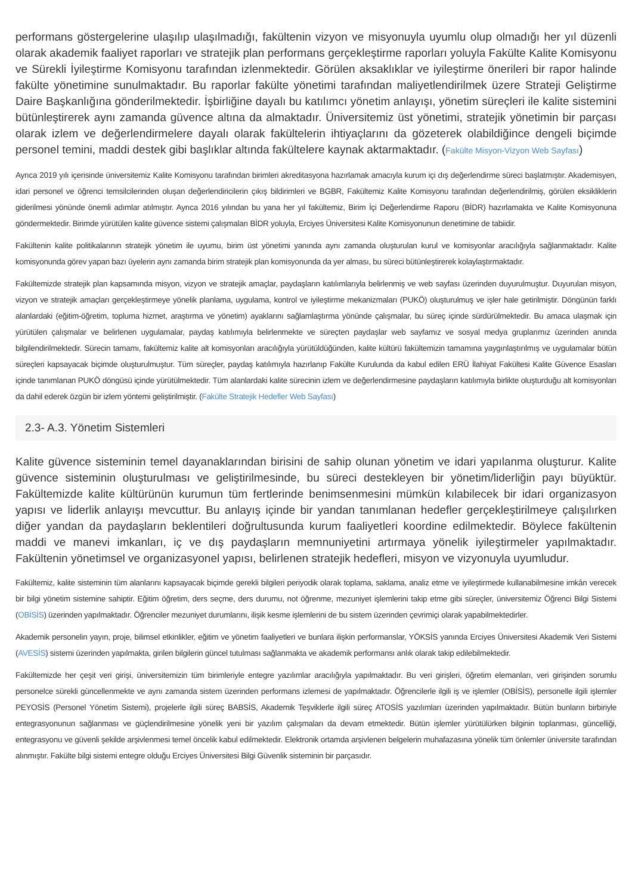performans göstergelerine ulaşılıp ulaşılmadığı, fakültenin vizyon ve misyonuyla uyumlu olup olmadığı her yıl düzenli olarak akademik faaliyet raporları ve stratejik plan performans gerçekleştirme raporları yoluyla Fakülte Kalite Komisyonu ve Sürekli İyileştirme Komisyonu tarafından izlenmektedir. Görülen aksaklıklar ve iyileştirme önerileri bir rapor halinde fakülte yönetimine sunulmaktadır. Bu raporlar fakülte yönetimi tarafından maliyetlendirilmek üzere Strateji Geliştirme Daire Başkanlığına gönderilmektedir. İşbirliğine dayalı bu katılımcı yönetim anlayışı, yönetim süreçleri ile kalite sistemini bütünleştirerek aynı zamanda güvence altına da almaktadır. Üniversitemiz üst yönetimi, stratejik yönetimin bir parçası olarak izlem ve değerlendirmelere dayalı olarak fakültelerin ihtiyaçlarını da gözeterek olabildiğince dengeli biçimde personel temini, maddi destek gibi başlıklar altında fakültelere kaynak aktarmaktadır. (Fakülte Misyon-Vizyon Web Sayfası)
Ayrıca 2019 yılı içerisinde üniversitemiz Kalite Komisyonu tarafından birimleri akreditasyona hazırlamak amacıyla kurum içi dış değerlendirme süreci başlatmıştır. Akademisyen, idari personel ve öğrenci temsilcilerinden oluşan değerlendiricilerin çıkış bildirimleri ve BGBR, Fakültemiz Kalite Komisyonu tarafından değerlendirilmiş, görülen eksikliklerin giderilmesi yönünde önemli adımlar atılmıştır. Ayrıca 2016 yılından bu yana her yıl fakültemiz, Birim İçi Değerlendirme Raporu (BİDR) hazırlamakta ve Kalite Komisyonuna göndermektedir. Birimde yürütülen kalite güvence sistemi çalışmaları BİDR yoluyla, Erciyes Üniversitesi Kalite Komisyonunun denetimine de tabiidir.
Fakültenin kalite politikalarının stratejik yönetim ile uyumu, birim üst yönetimi yanında aynı zamanda oluşturulan kurul ve komisyonlar aracılığıyla sağlanmaktadır. Kalite komisyonunda görev yapan bazı üyelerin aynı zamanda birim stratejik plan komisyonunda da yer alması, bu süreci bütünleştirerek kolaylaştırmaktadır.
Fakültemizde stratejik plan kapsamında misyon, vizyon ve stratejik amaçlar, paydaşların katılımlarıyla belirlenmiş ve web sayfası üzerinden duyurulmuştur. Duyurulan misyon, vizyon ve stratejik amaçları gerçekleştirmeye yönelik planlama, uygulama, kontrol ve iyileştirme mekanizmaları (PUKÖ) oluşturulmuş ve işler hale getirilmiştir. Döngünün farklı alanlardaki (eğitim-öğretim, topluma hizmet, araştırma ve yönetim) ayaklarını sağlamlaştırma yönünde çalışmalar, bu süreç içinde sürdürülmektedir. Bu amaca ulaşmak için yürütülen çalışmalar ve belirlenen uygulamalar, paydaş katılımıyla belirlenmekte ve süreçten paydaşlar web sayfamız ve sosyal medya gruplarımız üzerinden anında bilgilendirilmektedir. Sürecin tamamı, fakültemiz kalite alt komisyonları aracılığıyla yürütüldüğünden, kalite kültürü fakültemizin tamamına yaygınlaştırılmış ve uygulamalar bütün süreçleri kapsayacak biçimde oluşturulmuştur. Tüm süreçler, paydaş katılımıyla hazırlanıp Fakülte Kurulunda da kabul edilen ERÜ İlahiyat Fakültesi Kalite Güvence Esasları içinde tanımlanan PUKÖ döngüsü içinde yürütülmektedir. Tüm alanlardaki kalite sürecinin izlem ve değerlendirmesine paydaşların katılımıyla birlikte oluşturduğu alt komisyonları da dahil ederek özgün bir izlem yöntemi geliştirilmiştir. (Fakülte Stratejik Hedefler Web Sayfası)
2.3- A.3. Yönetim Sistemleri
Kalite güvence sisteminin temel dayanaklarından birisini de sahip olunan yönetim ve idari yapılanma oluşturur. Kalite güvence sisteminin oluşturulması ve geliştirilmesinde, bu süreci destekleyen bir yönetim/liderliğin payı büyüktür. Fakültemizde kalite kültürünün kurumun tüm fertlerinde benimsenmesini mümkün kılabilecek bir idari organizasyon yapısı ve liderlik anlayışı mevcuttur. Bu anlayış içinde bir yandan tanımlanan hedefler gerçekleştirilmeye çalışılırken diğer yandan da paydaşların beklentileri doğrultusunda kurum faaliyetleri koordine edilmektedir. Böylece fakültenin maddi ve manevi imkanları, iç ve dış paydaşların memnuniyetini artırmaya yönelik iyileştirmeler yapılmaktadır. Fakültenin yönetimsel ve organizasyonel yapısı, belirlenen stratejik hedefleri, misyon ve vizyonuyla uyumludur.
Fakültemiz, kalite sisteminin tüm alanlarını kapsayacak biçimde gerekli bilgileri periyodik olarak toplama, saklama, analiz etme ve iyileştirmede kullanabilmesine imkân verecek bir bilgi yönetim sistemine sahiptir. Eğitim öğretim, ders seçme, ders durumu, not öğrenme, mezuniyet işlemlerini takip etme gibi süreçler, üniversitemiz Öğrenci Bilgi Sistemi (OBİSİS) üzerinden yapılmaktadır. Öğrenciler mezuniyet durumlarını, ilişik kesme işlemlerini de bu sistem üzerinden çevrimiçi olarak yapabilmektedirler.
Akademik personelin yayın, proje, bilimsel etkinlikler, eğitim ve yönetim faaliyetleri ve bunlara ilişkin performanslar, YÖKSİS yanında Erciyes Üniversitesi Akademik Veri Sistemi (AVESİS) sistemi üzerinden yapılmakta, girilen bilgilerin güncel tutulması sağlanmakta ve akademik performansı anlık olarak takip edilebilmektedir.
Fakültemizde her çeşit veri girişi, üniversitemizin tüm birimleriyle entegre yazılımlar aracılığıyla yapılmaktadır. Bu veri girişleri, öğretim elemanları, veri girişinden sorumlu personelce sürekli güncellenmekte ve aynı zamanda sistem üzerinden performans izlemesi de yapılmaktadır. Öğrencilerle ilgili iş ve işlemler (OBİSİS), personelle ilgili işlemler PEYOSİS (Personel Yönetim Sistemi), projelerle ilgili süreç BABSİS, Akademik Teşviklerle ilgili süreç ATOSİS yazılımları üzerinden yapılmaktadır. Bütün bunların birbiriyle entegrasyonunun sağlanması ve güçlendirilmesine yönelik yeni bir yazılım çalışmaları da devam etmektedir. Bütün işlemler yürütülürken bilginin toplanması, güncelliği, entegrasyonu ve güvenli şekilde arşivlenmesi temel öncelik kabul edilmektedir. Elektronik ortamda arşivlenen belgelerin muhafazasına yönelik tüm önlemler üniversite tarafından alınmıştır. Fakülte bilgi sistemi entegre olduğu Erciyes Üniversitesi Bilgi Güvenlik sisteminin bir parçasıdır.